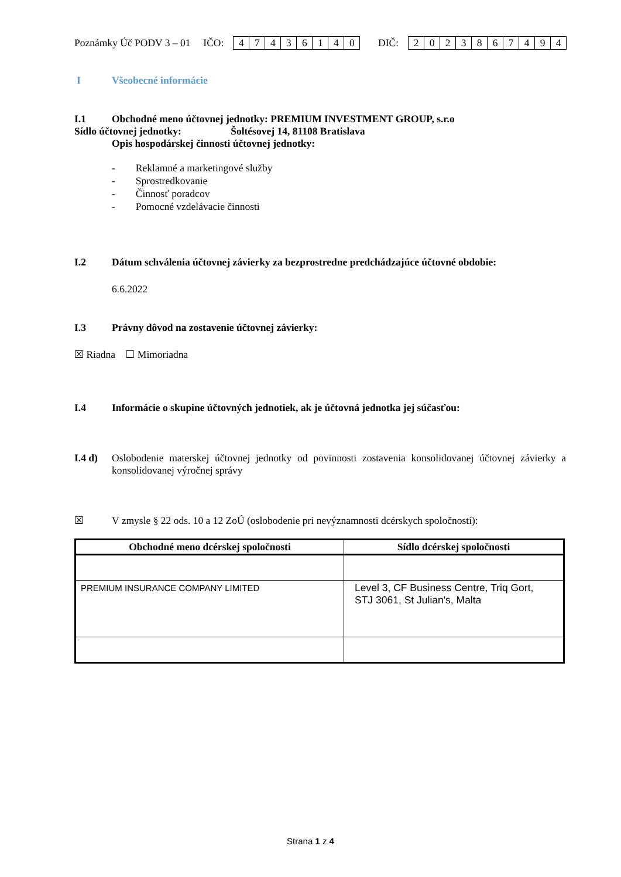Poznámky Úč PODV 3 – 01 IČO: 47436140 DIČ: 2023867494
I Všeobecné informácie
I.1 Obchodné meno účtovnej jednotky: PREMIUM INVESTMENT GROUP, s.r.o
Sídlo účtovnej jednotky: Šoltésovej 14, 81108 Bratislava
Opis hospodárskej činnosti účtovnej jednotky:
- Reklamné a marketingové služby
- Sprostredkovanie
- Činnosť poradcov
- Pomocné vzdelávacie činnosti
I.2 Dátum schválenia účtovnej závierky za bezprostredne predchádzajúce účtovné obdobie:
6.6.2022
I.3 Právny dôvod na zostavenie účtovnej závierky:
☒ Riadna ☐ Mimoriadna
I.4 Informácie o skupine účtovných jednotiek, ak je účtovná jednotka jej súčasťou:
I.4 d) Oslobodenie materskej účtovnej jednotky od povinnosti zostavenia konsolidovanej účtovnej závierky a konsolidovanej výročnej správy
☒ V zmysle § 22 ods. 10 a 12 ZoÚ (oslobodenie pri nevýznamnosti dcérskych spoločností):
| Obchodné meno dcérskej spoločnosti | Sídlo dcérskej spoločnosti |
| --- | --- |
| PREMIUM INSURANCE COMPANY LIMITED | Level 3, CF Business Centre, Triq Gort, STJ 3061, St Julian's, Malta |
Strana 1 z 4